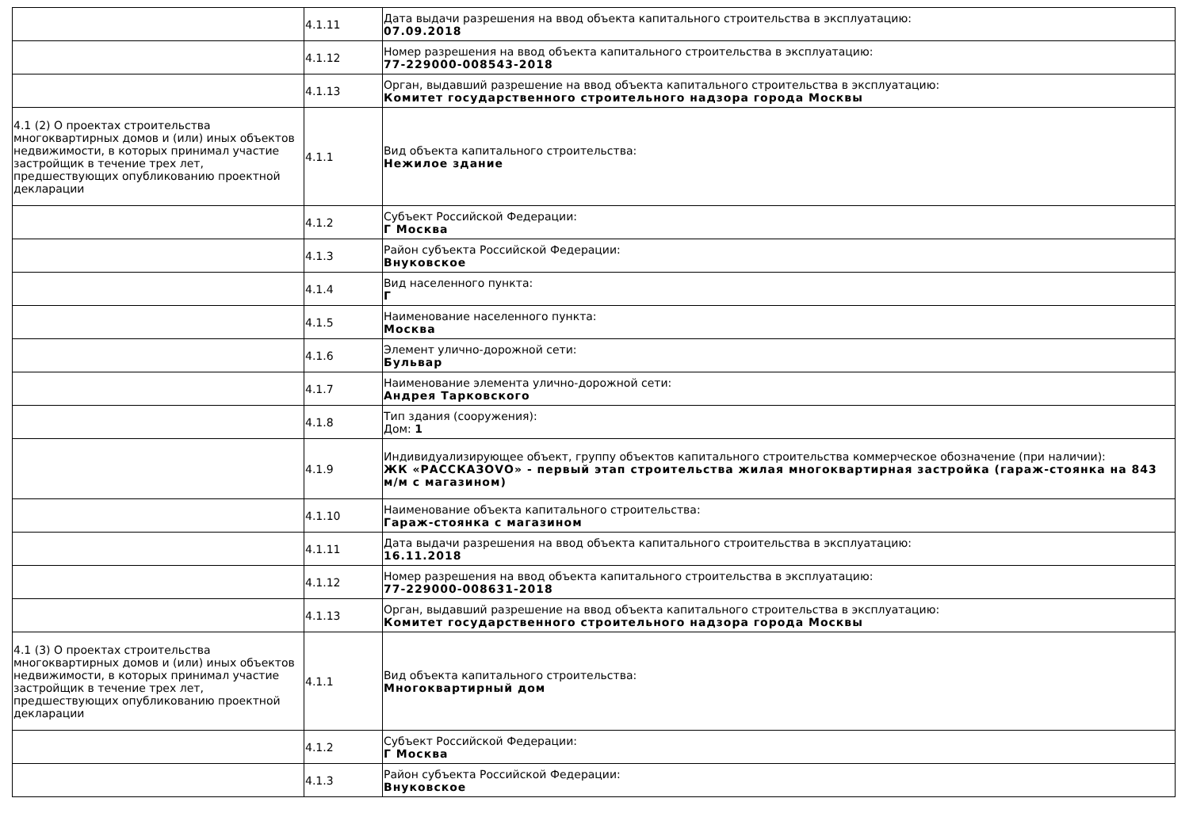| | 4.1.11 | Дата выдачи разрешения на ввод объекта капитального строительства в эксплуатацию: 07.09.2018 |
| | 4.1.12 | Номер разрешения на ввод объекта капитального строительства в эксплуатацию: 77-229000-008543-2018 |
| | 4.1.13 | Орган, выдавший разрешение на ввод объекта капитального строительства в эксплуатацию: Комитет государственного строительного надзора города Москвы |
| 4.1 (2) О проектах строительства многоквартирных домов и (или) иных объектов недвижимости, в которых принимал участие застройщик в течение трех лет, предшествующих опубликованию проектной декларации | 4.1.1 | Вид объекта капитального строительства: Нежилое здание |
| | 4.1.2 | Субъект Российской Федерации: Г Москва |
| | 4.1.3 | Район субъекта Российской Федерации: Внуковское |
| | 4.1.4 | Вид населенного пункта: Г |
| | 4.1.5 | Наименование населенного пункта: Москва |
| | 4.1.6 | Элемент улично-дорожной сети: Бульвар |
| | 4.1.7 | Наименование элемента улично-дорожной сети: Андрея Тарковского |
| | 4.1.8 | Тип здания (сооружения): Дом: 1 |
| | 4.1.9 | Индивидуализирующее объект, группу объектов капитального строительства коммерческое обозначение (при наличии): ЖК «РАССКАЗОVО» - первый этап строительства жилая многоквартирная застройка (гараж-стоянка на 843 м/м с магазином) |
| | 4.1.10 | Наименование объекта капитального строительства: Гараж-стоянка с магазином |
| | 4.1.11 | Дата выдачи разрешения на ввод объекта капитального строительства в эксплуатацию: 16.11.2018 |
| | 4.1.12 | Номер разрешения на ввод объекта капитального строительства в эксплуатацию: 77-229000-008631-2018 |
| | 4.1.13 | Орган, выдавший разрешение на ввод объекта капитального строительства в эксплуатацию: Комитет государственного строительного надзора города Москвы |
| 4.1 (3) О проектах строительства многоквартирных домов и (или) иных объектов недвижимости, в которых принимал участие застройщик в течение трех лет, предшествующих опубликованию проектной декларации | 4.1.1 | Вид объекта капитального строительства: Многоквартирный дом |
| | 4.1.2 | Субъект Российской Федерации: Г Москва |
| | 4.1.3 | Район субъекта Российской Федерации: Внуковское |